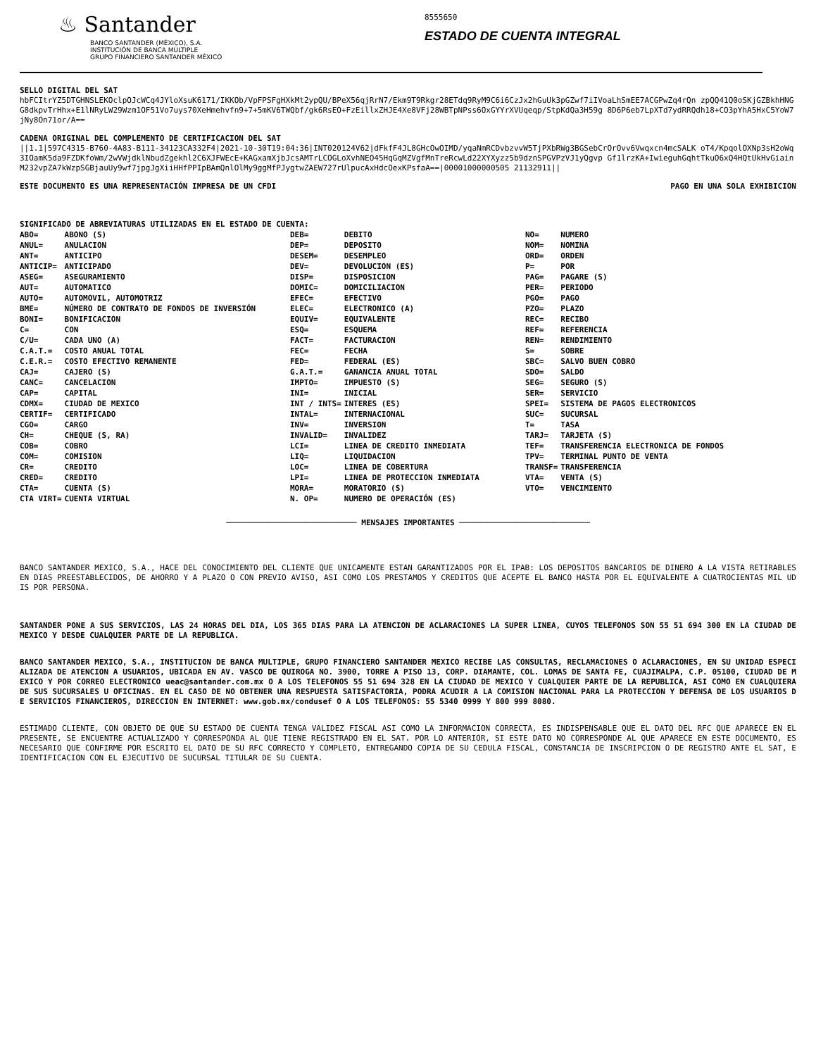♨ Santander
BANCO SANTANDER (MÉXICO), S.A.
INSTITUCIÓN DE BANCA MÚLTIPLE
GRUPO FINANCIERO SANTANDER MÉXICO
8555650
ESTADO DE CUENTA INTEGRAL
SELLO DIGITAL DEL SAT
hbFCItrYZ5DTGHNSLEKOclpOJcWCq4JYloXsuK6171/IKKOb/VpFPSFgHXkMt2ypQU/BPeX56qjRrN7/Ekm9T9Rkgr28ETdq9RyM9C6i6CzJx2hGuUk3pGZwf7iIVoaLhSmEE7ACGPwZq4rQn zpQQ41Q0oSKjGZBkhHNGG8dkpvTrHhx+E1lNRyLW29Wzm1OF51Vo7uys70XeHmehvfn9+7+5mKV6TWQbf/gk6RsEO+FzEillxZHJE4Xe8VFj28WBTpNPss6OxGYYrXVUqeqp/StpKdQa3H59g 8D6P6eb7LpXTd7ydRRQdh18+CO3pYhA5HxC5YoW7jNy8On71or/A==
CADENA ORIGINAL DEL COMPLEMENTO DE CERTIFICACION DEL SAT
||1.1|597C4315-B760-4A83-B111-34123CA332F4|2021-10-30T19:04:36|INT020124V62|dFkfF4JL8GHcOwOIMD/yqaNmRCDvbzvvW5TjPXbRWg3BGSebCrOrOvv6Vwqxcn4mcSALK oT4/KpqolOXNp3sH2oWq3IOamK5da9FZDKfoWm/2wVWjdklNbudZgekhl2C6XJFWEcE+KAGxamXjbJcsAMTrLCOGLoXvhNEO45HqGqMZVgfMnTreRcwLd22XYXyzz5b9dznSPGVPzVJ1yQgvp Gf1lrzKA+IwieguhGqhtTkuO6xQ4HQtUkHvGiainM232vpZA7kWzpSGBjauUy9wf7jpgJgXiiHHfPPIpBAmQnlOlMy9ggMfPJygtwZAEW727rUlpucAxHdcOexKPsfaA==|00001000000505 21132911||
ESTE DOCUMENTO ES UNA REPRESENTACIÓN IMPRESA DE UN CFDI PAGO EN UNA SOLA EXHIBICION
SIGNIFICADO DE ABREVIATURAS UTILIZADAS EN EL ESTADO DE CUENTA:
| / ABO= / ABONO (S) / / ANUL= / ANULACION / / ANT= / ANTICIPO / / ANTICIP= / ANTICIPADO / / ASEG= / ASEGURAMIENTO / / AUT= / AUTOMATICO / / AUTO= / AUTOMOVIL, AUTOMOTRIZ / / BME= / NÚMERO DE CONTRATO DE FONDOS DE INVERSIÓN / / BONI= / BONIFICACION / / C= / CON / / C/U= / CADA UNO (A) / / C.A.T.= / COSTO ANUAL TOTAL / / C.E.R.= / COSTO EFECTIVO REMANENTE / / CAJ= / CAJERO (S) / / CANC= / CANCELACION / / CAP= / CAPITAL / / CDMX= / CIUDAD DE MEXICO / / CERTIF= / CERTIFICADO / / CGO= / CARGO / / CH= / CHEQUE (S, RA) / / COB= / COBRO / / COM= / COMISION / / CR= / CREDITO / / CRED= / CREDITO / / CTA= / CUENTA (S) / / CTA VIRT= / CUENTA VIRTUAL / | / DEB= / DEBITO / / DEP= / DEPOSITO / / DESEM= / DESEMPLEO / / DEV= / DEVOLUCION (ES) / / DISP= / DISPOSICION / / DOMIC= / DOMICILIACION / / EFEC= / EFECTIVO / / ELEC= / ELECTRONICO (A) / / EQUIV= / EQUIVALENTE / / ESQ= / ESQUEMA / / FACT= / FACTURACION / / FEC= / FECHA / / FED= / FEDERAL (ES) / / G.A.T.= / GANANCIA ANUAL TOTAL / / IMPTO= / IMPUESTO (S) / / INI= / INICIAL / / INT / INTS= / INTERES (ES) / / INTAL= / INTERNACIONAL / / INV= / INVERSION / / INVALID= / INVALIDEZ / / LCI= / LINEA DE CREDITO INMEDIATA / / LIQ= / LIQUIDACION / / LOC= / LINEA DE COBERTURA / / LPI= / LINEA DE PROTECCION INMEDIATA / / MORA= / MORATORIO (S) / / N. OP= / NUMERO DE OPERACIÓN (ES) / | / NO= / NUMERO / / NOM= / NOMINA / / ORD= / ORDEN / / P= / POR / / PAG= / PAGARE (S) / / PER= / PERIODO / / PGO= / PAGO / / PZO= / PLAZO / / REC= / RECIBO / / REF= / REFERENCIA / / REN= / RENDIMIENTO / / S= / SOBRE / / SBC= / SALVO BUEN COBRO / / SDO= / SALDO / / SEG= / SEGURO (S) / / SER= / SERVICIO / / SPEI= / SISTEMA DE PAGOS ELECTRONICOS / / SUC= / SUCURSAL / / T= / TASA / / TARJ= / TARJETA (S) / / TEF= / TRANSFERENCIA ELECTRONICA DE FONDOS / / TPV= / TERMINAL PUNTO DE VENTA / / TRANSF= / TRANSFERENCIA / / VTA= / VENTA (S) / / VTO= / VENCIMIENTO / |
──────────────────────────── MENSAJES IMPORTANTES ────────────────────────────
BANCO SANTANDER MEXICO, S.A., HACE DEL CONOCIMIENTO DEL CLIENTE QUE UNICAMENTE ESTAN GARANTIZADOS POR EL IPAB: LOS DEPOSITOS BANCARIOS DE DINERO A LA VISTA RETIRABLES EN DIAS PREESTABLECIDOS, DE AHORRO Y A PLAZO O CON PREVIO AVISO, ASI COMO LOS PRESTAMOS Y CREDITOS QUE ACEPTE EL BANCO HASTA POR EL EQUIVALENTE A CUATROCIENTAS MIL UDIS POR PERSONA.
SANTANDER PONE A SUS SERVICIOS, LAS 24 HORAS DEL DIA, LOS 365 DIAS PARA LA ATENCION DE ACLARACIONES LA SUPER LINEA, CUYOS TELEFONOS SON 55 51 694 300 EN LA CIUDAD DE MEXICO Y DESDE CUALQUIER PARTE DE LA REPUBLICA.
BANCO SANTANDER MEXICO, S.A., INSTITUCION DE BANCA MULTIPLE, GRUPO FINANCIERO SANTANDER MEXICO RECIBE LAS CONSULTAS, RECLAMACIONES O ACLARACIONES, EN SU UNIDAD ESPECIALIZADA DE ATENCION A USUARIOS, UBICADA EN AV. VASCO DE QUIROGA NO. 3900, TORRE A PISO 13, CORP. DIAMANTE, COL. LOMAS DE SANTA FE, CUAJIMALPA, C.P. 05100, CIUDAD DE MEXICO Y POR CORREO ELECTRONICO ueac@santander.com.mx O A LOS TELEFONOS 55 51 694 328 EN LA CIUDAD DE MEXICO Y CUALQUIER PARTE DE LA REPUBLICA, ASI COMO EN CUALQUIERA DE SUS SUCURSALES U OFICINAS. EN EL CASO DE NO OBTENER UNA RESPUESTA SATISFACTORIA, PODRA ACUDIR A LA COMISION NACIONAL PARA LA PROTECCION Y DEFENSA DE LOS USUARIOS DE SERVICIOS FINANCIEROS, DIRECCION EN INTERNET: www.gob.mx/condusef O A LOS TELEFONOS: 55 5340 0999 Y 800 999 8080.
ESTIMADO CLIENTE, CON OBJETO DE QUE SU ESTADO DE CUENTA TENGA VALIDEZ FISCAL ASI COMO LA INFORMACION CORRECTA, ES INDISPENSABLE QUE EL DATO DEL RFC QUE APARECE EN EL PRESENTE, SE ENCUENTRE ACTUALIZADO Y CORRESPONDA AL QUE TIENE REGISTRADO EN EL SAT. POR LO ANTERIOR, SI ESTE DATO NO CORRESPONDE AL QUE APARECE EN ESTE DOCUMENTO, ES NECESARIO QUE CONFIRME POR ESCRITO EL DATO DE SU RFC CORRECTO Y COMPLETO, ENTREGANDO COPIA DE SU CEDULA FISCAL, CONSTANCIA DE INSCRIPCION O DE REGISTRO ANTE EL SAT, E IDENTIFICACION CON EL EJECUTIVO DE SUCURSAL TITULAR DE SU CUENTA.